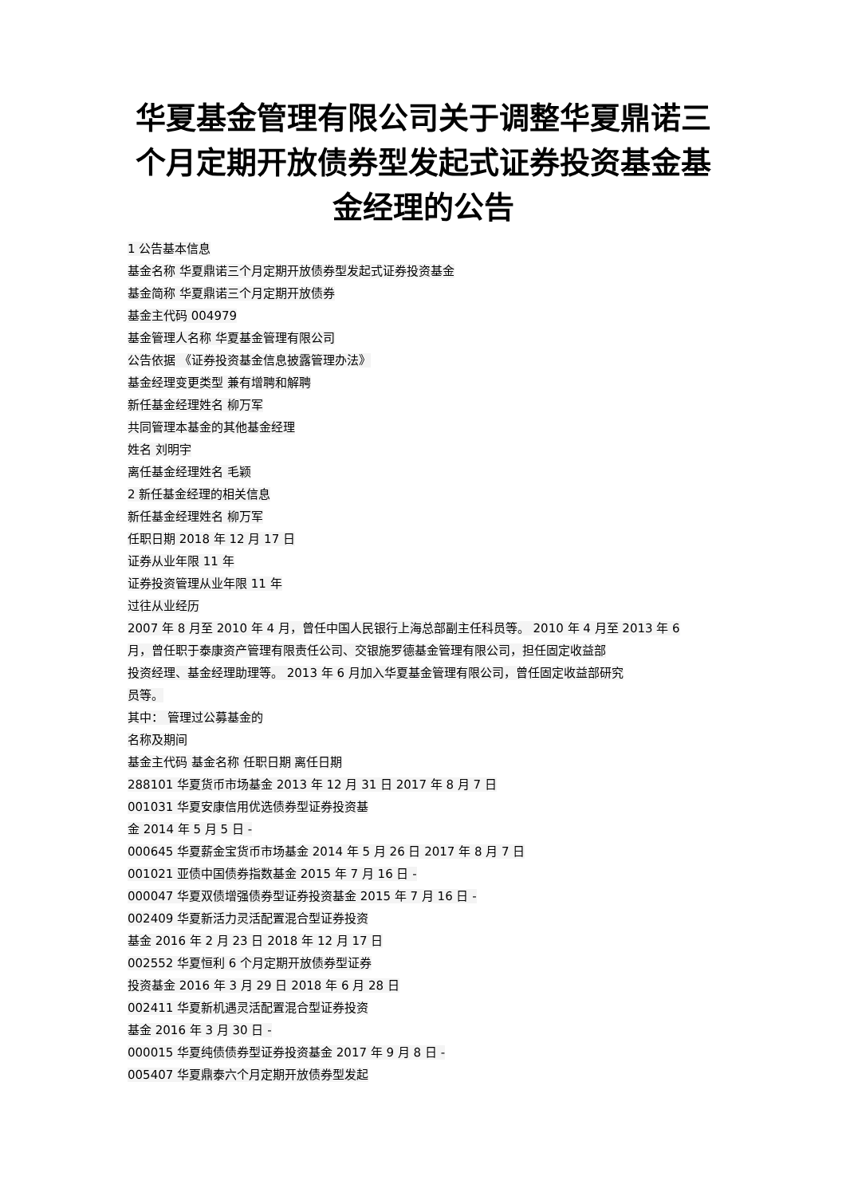华夏基金管理有限公司关于调整华夏鼎诺三个月定期开放债券型发起式证券投资基金基金经理的公告
1 公告基本信息
基金名称 华夏鼎诺三个月定期开放债券型发起式证券投资基金
基金简称 华夏鼎诺三个月定期开放债券
基金主代码 004979
基金管理人名称 华夏基金管理有限公司
公告依据 《证券投资基金信息披露管理办法》
基金经理变更类型 兼有增聘和解聘
新任基金经理姓名 柳万军
共同管理本基金的其他基金经理
姓名 刘明宇
离任基金经理姓名 毛颖
2 新任基金经理的相关信息
新任基金经理姓名 柳万军
任职日期 2018 年 12 月 17 日
证券从业年限 11 年
证券投资管理从业年限 11 年
过往从业经历
2007 年 8 月至 2010 年 4 月，曾任中国人民银行上海总部副主任科员等。 2010 年 4 月至 2013 年 6
月，曾任职于泰康资产管理有限责任公司、交银施罗德基金管理有限公司，担任固定收益部
投资经理、基金经理助理等。 2013 年 6 月加入华夏基金管理有限公司，曾任固定收益部研究
员等。
其中： 管理过公募基金的
名称及期间
基金主代码 基金名称 任职日期 离任日期
288101 华夏货币市场基金 2013 年 12 月 31 日 2017 年 8 月 7 日
001031 华夏安康信用优选债券型证券投资基
金 2014 年 5 月 5 日 -
000645 华夏薪金宝货币市场基金 2014 年 5 月 26 日 2017 年 8 月 7 日
001021 亚债中国债券指数基金 2015 年 7 月 16 日 -
000047 华夏双债增强债券型证券投资基金 2015 年 7 月 16 日 -
002409 华夏新活力灵活配置混合型证券投资
基金 2016 年 2 月 23 日 2018 年 12 月 17 日
002552 华夏恒利 6 个月定期开放债券型证券
投资基金 2016 年 3 月 29 日 2018 年 6 月 28 日
002411 华夏新机遇灵活配置混合型证券投资
基金 2016 年 3 月 30 日 -
000015 华夏纯债债券型证券投资基金 2017 年 9 月 8 日 -
005407 华夏鼎泰六个月定期开放债券型发起